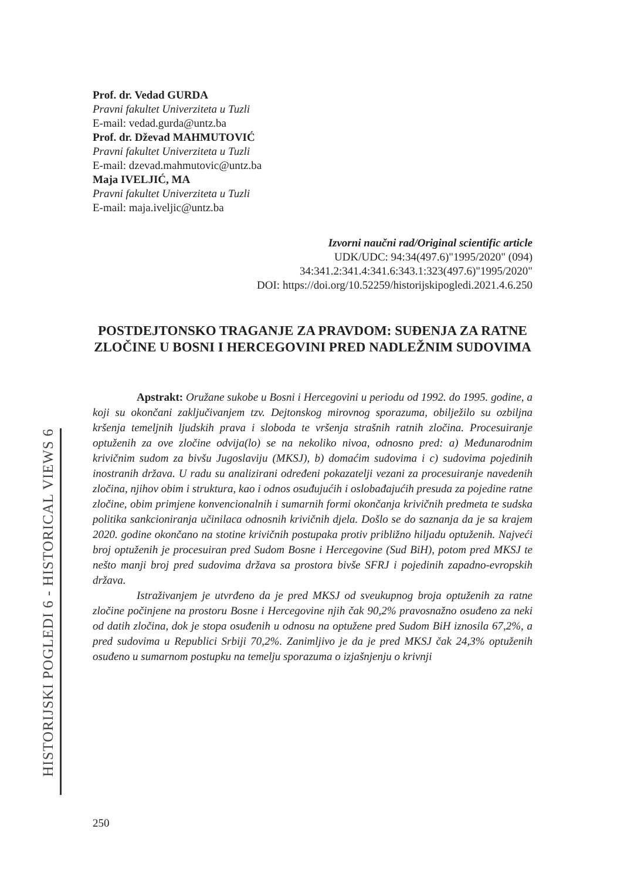HISTORIJSKI POGLEDI 6 - HISTORICAL VIEWS 6
Prof. dr. Vedad GURDA
Pravni fakultet Univerziteta u Tuzli
E-mail: vedad.gurda@untz.ba
Prof. dr. Dževad MAHMUTOVIĆ
Pravni fakultet Univerziteta u Tuzli
E-mail: dzevad.mahmutovic@untz.ba
Maja IVELJIĆ, MA
Pravni fakultet Univerziteta u Tuzli
E-mail: maja.iveljic@untz.ba
Izvorni naučni rad/Original scientific article
UDK/UDC: 94:34(497.6)"1995/2020" (094)
34:341.2:341.4:341.6:343.1:323(497.6)"1995/2020"
DOI: https://doi.org/10.52259/historijskipogledi.2021.4.6.250
POSTDEJTONSKO TRAGANJE ZA PRAVDOM: SUĐENJA ZA RATNE ZLOČINE U BOSNI I HERCEGOVINI PRED NADLEŽNIM SUDOVIMA
Apstrakt: Oružane sukobe u Bosni i Hercegovini u periodu od 1992. do 1995. godine, a koji su okončani zaključivanjem tzv. Dejtonskog mirovnog sporazuma, obilježilo su ozbiljna kršenja temeljnih ljudskih prava i sloboda te vršenja strašnih ratnih zločina. Procesuiranje optuženih za ove zločine odvija(lo) se na nekoliko nivoa, odnosno pred: a) Međunarodnim krivičnim sudom za bivšu Jugoslaviju (MKSJ), b) domaćim sudovima i c) sudovima pojedinih inostranih država. U radu su analizirani određeni pokazatelji vezani za procesuiranje navedenih zločina, njihov obim i struktura, kao i odnos osuđujućih i oslobađajućih presuda za pojedine ratne zločine, obim primjene konvencionalnih i sumarnih formi okončanja krivičnih predmeta te sudska politika sankcioniranja učinilaca odnosnih krivičnih djela. Došlo se do saznanja da je sa krajem 2020. godine okončano na stotine krivičnih postupaka protiv približno hiljadu optuženih. Najveći broj optuženih je procesuiran pred Sudom Bosne i Hercegovine (Sud BiH), potom pred MKSJ te nešto manji broj pred sudovima država sa prostora bivše SFRJ i pojedinih zapadno-evropskih država.
Istraživanjem je utvrđeno da je pred MKSJ od sveukupnog broja optuženih za ratne zločine počinjene na prostoru Bosne i Hercegovine njih čak 90,2% pravosnažno osuđeno za neki od datih zločina, dok je stopa osuđenih u odnosu na optužene pred Sudom BiH iznosila 67,2%, a pred sudovima u Republici Srbiji 70,2%. Zanimljivo je da je pred MKSJ čak 24,3% optuženih osuđeno u sumarnom postupku na temelju sporazuma o izjašnjenju o krivnji
250